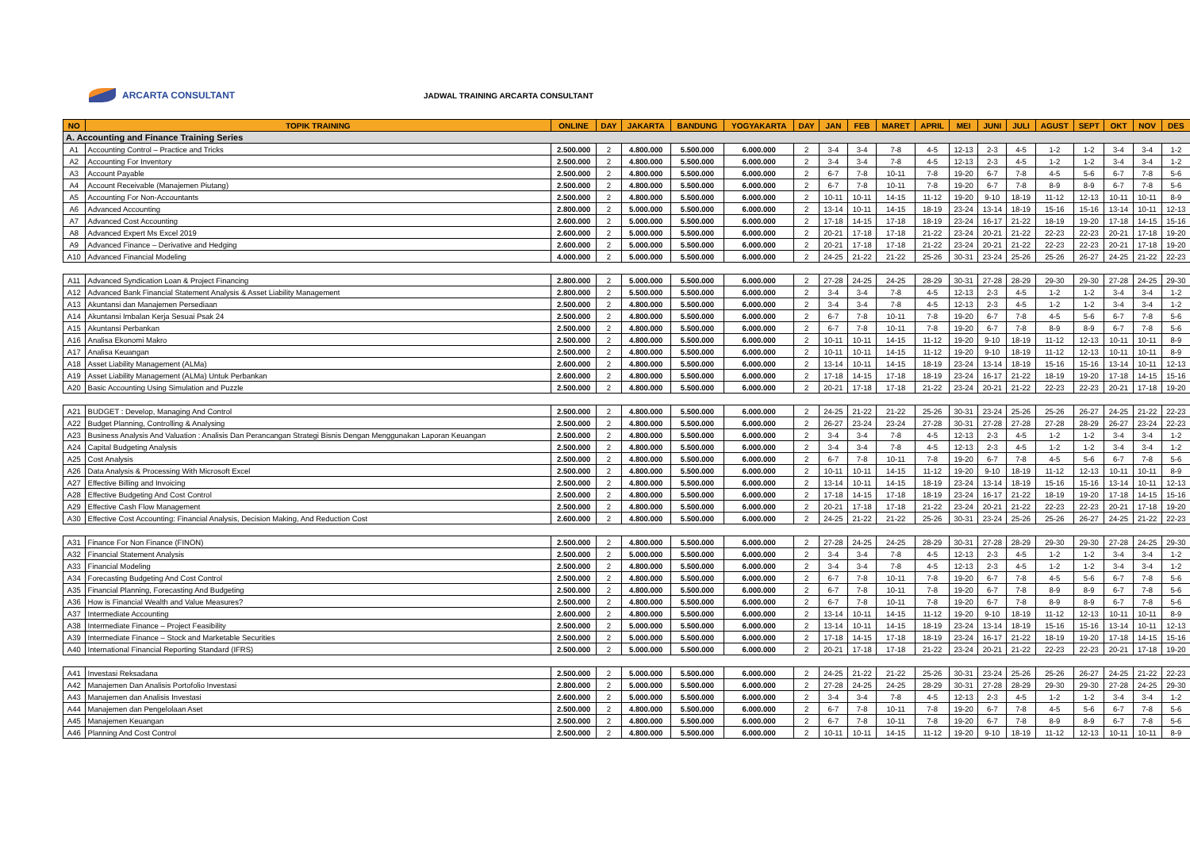ARCARTA CONSULTANT
JADWAL TRAINING ARCARTA CONSULTANT
| NO | TOPIK TRAINING | ONLINE | DAY | JAKARTA | BANDUNG | YOGYAKARTA | DAY | JAN | FEB | MARET | APRIL | MEI | JUNI | JULI | AGUST | SEPT | OKT | NOV | DES |
| --- | --- | --- | --- | --- | --- | --- | --- | --- | --- | --- | --- | --- | --- | --- | --- | --- | --- | --- | --- |
| A. Accounting and Finance Training Series | | | | | | | | | | | | | | | | | | | |
| A1 | Accounting Control – Practice and Tricks | 2.500.000 | 2 | 4.800.000 | 5.500.000 | 6.000.000 | 2 | 3-4 | 3-4 | 7-8 | 4-5 | 12-13 | 2-3 | 4-5 | 1-2 | 1-2 | 3-4 | 3-4 | 1-2 |
| A2 | Accounting For Inventory | 2.500.000 | 2 | 4.800.000 | 5.500.000 | 6.000.000 | 2 | 3-4 | 3-4 | 7-8 | 4-5 | 12-13 | 2-3 | 4-5 | 1-2 | 1-2 | 3-4 | 3-4 | 1-2 |
| A3 | Account Payable | 2.500.000 | 2 | 4.800.000 | 5.500.000 | 6.000.000 | 2 | 6-7 | 7-8 | 10-11 | 7-8 | 19-20 | 6-7 | 7-8 | 4-5 | 5-6 | 6-7 | 7-8 | 5-6 |
| A4 | Account Receivable (Manajemen Piutang) | 2.500.000 | 2 | 4.800.000 | 5.500.000 | 6.000.000 | 2 | 6-7 | 7-8 | 10-11 | 7-8 | 19-20 | 6-7 | 7-8 | 8-9 | 8-9 | 6-7 | 7-8 | 5-6 |
| A5 | Accounting For Non-Accountants | 2.500.000 | 2 | 4.800.000 | 5.500.000 | 6.000.000 | 2 | 10-11 | 10-11 | 14-15 | 11-12 | 19-20 | 9-10 | 18-19 | 11-12 | 12-13 | 10-11 | 10-11 | 8-9 |
| A6 | Advanced Accounting | 2.800.000 | 2 | 5.000.000 | 5.500.000 | 6.000.000 | 2 | 13-14 | 10-11 | 14-15 | 18-19 | 23-24 | 13-14 | 18-19 | 15-16 | 15-16 | 13-14 | 10-11 | 12-13 |
| A7 | Advanced Cost Accounting | 2.600.000 | 2 | 5.000.000 | 5.500.000 | 6.000.000 | 2 | 17-18 | 14-15 | 17-18 | 18-19 | 23-24 | 16-17 | 21-22 | 18-19 | 19-20 | 17-18 | 14-15 | 15-16 |
| A8 | Advanced Expert Ms Excel 2019 | 2.600.000 | 2 | 5.000.000 | 5.500.000 | 6.000.000 | 2 | 20-21 | 17-18 | 17-18 | 21-22 | 23-24 | 20-21 | 21-22 | 22-23 | 22-23 | 20-21 | 17-18 | 19-20 |
| A9 | Advanced Finance – Derivative and Hedging | 2.600.000 | 2 | 5.000.000 | 5.500.000 | 6.000.000 | 2 | 20-21 | 17-18 | 17-18 | 21-22 | 23-24 | 20-21 | 21-22 | 22-23 | 22-23 | 20-21 | 17-18 | 19-20 |
| A10 | Advanced Financial Modeling | 4.000.000 | 2 | 5.000.000 | 5.500.000 | 6.000.000 | 2 | 24-25 | 21-22 | 21-22 | 25-26 | 30-31 | 23-24 | 25-26 | 25-26 | 26-27 | 24-25 | 21-22 | 22-23 |
| A11 | Advanced Syndication Loan & Project Financing | 2.800.000 | 2 | 5.000.000 | 5.500.000 | 6.000.000 | 2 | 27-28 | 24-25 | 24-25 | 28-29 | 30-31 | 27-28 | 28-29 | 29-30 | 29-30 | 27-28 | 24-25 | 29-30 |
| A12 | Advanced Bank Financial Statement Analysis & Asset Liability Management | 2.800.000 | 2 | 5.500.000 | 5.500.000 | 6.000.000 | 2 | 3-4 | 3-4 | 7-8 | 4-5 | 12-13 | 2-3 | 4-5 | 1-2 | 1-2 | 3-4 | 3-4 | 1-2 |
| A13 | Akuntansi dan Manajemen Persediaan | 2.500.000 | 2 | 4.800.000 | 5.500.000 | 6.000.000 | 2 | 3-4 | 3-4 | 7-8 | 4-5 | 12-13 | 2-3 | 4-5 | 1-2 | 1-2 | 3-4 | 3-4 | 1-2 |
| A14 | Akuntansi Imbalan Kerja Sesuai Psak 24 | 2.500.000 | 2 | 4.800.000 | 5.500.000 | 6.000.000 | 2 | 6-7 | 7-8 | 10-11 | 7-8 | 19-20 | 6-7 | 7-8 | 4-5 | 5-6 | 6-7 | 7-8 | 5-6 |
| A15 | Akuntansi Perbankan | 2.500.000 | 2 | 4.800.000 | 5.500.000 | 6.000.000 | 2 | 6-7 | 7-8 | 10-11 | 7-8 | 19-20 | 6-7 | 7-8 | 8-9 | 8-9 | 6-7 | 7-8 | 5-6 |
| A16 | Analisa Ekonomi Makro | 2.500.000 | 2 | 4.800.000 | 5.500.000 | 6.000.000 | 2 | 10-11 | 10-11 | 14-15 | 11-12 | 19-20 | 9-10 | 18-19 | 11-12 | 12-13 | 10-11 | 10-11 | 8-9 |
| A17 | Analisa Keuangan | 2.500.000 | 2 | 4.800.000 | 5.500.000 | 6.000.000 | 2 | 10-11 | 10-11 | 14-15 | 11-12 | 19-20 | 9-10 | 18-19 | 11-12 | 12-13 | 10-11 | 10-11 | 8-9 |
| A18 | Asset Liability Management (ALMa) | 2.600.000 | 2 | 4.800.000 | 5.500.000 | 6.000.000 | 2 | 13-14 | 10-11 | 14-15 | 18-19 | 23-24 | 13-14 | 18-19 | 15-16 | 15-16 | 13-14 | 10-11 | 12-13 |
| A19 | Asset Liability Management (ALMa) Untuk Perbankan | 2.600.000 | 2 | 4.800.000 | 5.500.000 | 6.000.000 | 2 | 17-18 | 14-15 | 17-18 | 18-19 | 23-24 | 16-17 | 21-22 | 18-19 | 19-20 | 17-18 | 14-15 | 15-16 |
| A20 | Basic Accounting Using Simulation and Puzzle | 2.500.000 | 2 | 4.800.000 | 5.500.000 | 6.000.000 | 2 | 20-21 | 17-18 | 17-18 | 21-22 | 23-24 | 20-21 | 21-22 | 22-23 | 22-23 | 20-21 | 17-18 | 19-20 |
| A21 | BUDGET : Develop, Managing And Control | 2.500.000 | 2 | 4.800.000 | 5.500.000 | 6.000.000 | 2 | 24-25 | 21-22 | 21-22 | 25-26 | 30-31 | 23-24 | 25-26 | 25-26 | 26-27 | 24-25 | 21-22 | 22-23 |
| A22 | Budget Planning, Controlling & Analysing | 2.500.000 | 2 | 4.800.000 | 5.500.000 | 6.000.000 | 2 | 26-27 | 23-24 | 23-24 | 27-28 | 30-31 | 27-28 | 27-28 | 27-28 | 28-29 | 26-27 | 23-24 | 22-23 |
| A23 | Business Analysis And Valuation : Analisis Dan Perancangan Strategi Bisnis Dengan Menggunakan Laporan Keuangan | 2.500.000 | 2 | 4.800.000 | 5.500.000 | 6.000.000 | 2 | 3-4 | 3-4 | 7-8 | 4-5 | 12-13 | 2-3 | 4-5 | 1-2 | 1-2 | 3-4 | 3-4 | 1-2 |
| A24 | Capital Budgeting Analysis | 2.500.000 | 2 | 4.800.000 | 5.500.000 | 6.000.000 | 2 | 3-4 | 3-4 | 7-8 | 4-5 | 12-13 | 2-3 | 4-5 | 1-2 | 1-2 | 3-4 | 3-4 | 1-2 |
| A25 | Cost Analysis | 2.500.000 | 2 | 4.800.000 | 5.500.000 | 6.000.000 | 2 | 6-7 | 7-8 | 10-11 | 7-8 | 19-20 | 6-7 | 7-8 | 4-5 | 5-6 | 6-7 | 7-8 | 5-6 |
| A26 | Data Analysis & Processing With Microsoft Excel | 2.500.000 | 2 | 4.800.000 | 5.500.000 | 6.000.000 | 2 | 10-11 | 10-11 | 14-15 | 11-12 | 19-20 | 9-10 | 18-19 | 11-12 | 12-13 | 10-11 | 10-11 | 8-9 |
| A27 | Effective Billing and Invoicing | 2.500.000 | 2 | 4.800.000 | 5.500.000 | 6.000.000 | 2 | 13-14 | 10-11 | 14-15 | 18-19 | 23-24 | 13-14 | 18-19 | 15-16 | 15-16 | 13-14 | 10-11 | 12-13 |
| A28 | Effective Budgeting And Cost Control | 2.500.000 | 2 | 4.800.000 | 5.500.000 | 6.000.000 | 2 | 17-18 | 14-15 | 17-18 | 18-19 | 23-24 | 16-17 | 21-22 | 18-19 | 19-20 | 17-18 | 14-15 | 15-16 |
| A29 | Effective Cash Flow Management | 2.500.000 | 2 | 4.800.000 | 5.500.000 | 6.000.000 | 2 | 20-21 | 17-18 | 17-18 | 21-22 | 23-24 | 20-21 | 21-22 | 22-23 | 22-23 | 20-21 | 17-18 | 19-20 |
| A30 | Effective Cost Accounting: Financial Analysis, Decision Making, And Reduction Cost | 2.600.000 | 2 | 4.800.000 | 5.500.000 | 6.000.000 | 2 | 24-25 | 21-22 | 21-22 | 25-26 | 30-31 | 23-24 | 25-26 | 25-26 | 26-27 | 24-25 | 21-22 | 22-23 |
| A31 | Finance For Non Finance (FINON) | 2.500.000 | 2 | 4.800.000 | 5.500.000 | 6.000.000 | 2 | 27-28 | 24-25 | 24-25 | 28-29 | 30-31 | 27-28 | 28-29 | 29-30 | 29-30 | 27-28 | 24-25 | 29-30 |
| A32 | Financial Statement Analysis | 2.500.000 | 2 | 5.000.000 | 5.500.000 | 6.000.000 | 2 | 3-4 | 3-4 | 7-8 | 4-5 | 12-13 | 2-3 | 4-5 | 1-2 | 1-2 | 3-4 | 3-4 | 1-2 |
| A33 | Financial Modeling | 2.500.000 | 2 | 4.800.000 | 5.500.000 | 6.000.000 | 2 | 3-4 | 3-4 | 7-8 | 4-5 | 12-13 | 2-3 | 4-5 | 1-2 | 1-2 | 3-4 | 3-4 | 1-2 |
| A34 | Forecasting Budgeting And Cost Control | 2.500.000 | 2 | 4.800.000 | 5.500.000 | 6.000.000 | 2 | 6-7 | 7-8 | 10-11 | 7-8 | 19-20 | 6-7 | 7-8 | 4-5 | 5-6 | 6-7 | 7-8 | 5-6 |
| A35 | Financial Planning, Forecasting And Budgeting | 2.500.000 | 2 | 4.800.000 | 5.500.000 | 6.000.000 | 2 | 6-7 | 7-8 | 10-11 | 7-8 | 19-20 | 6-7 | 7-8 | 8-9 | 8-9 | 6-7 | 7-8 | 5-6 |
| A36 | How is Financial Wealth and Value Measures? | 2.500.000 | 2 | 4.800.000 | 5.500.000 | 6.000.000 | 2 | 6-7 | 7-8 | 10-11 | 7-8 | 19-20 | 6-7 | 7-8 | 8-9 | 8-9 | 6-7 | 7-8 | 5-6 |
| A37 | Intermediate Accounting | 2.600.000 | 2 | 4.800.000 | 5.500.000 | 6.000.000 | 2 | 13-14 | 10-11 | 14-15 | 11-12 | 19-20 | 9-10 | 18-19 | 11-12 | 12-13 | 10-11 | 10-11 | 8-9 |
| A38 | Intermediate Finance – Project Feasibility | 2.500.000 | 2 | 5.000.000 | 5.500.000 | 6.000.000 | 2 | 13-14 | 10-11 | 14-15 | 18-19 | 23-24 | 13-14 | 18-19 | 15-16 | 15-16 | 13-14 | 10-11 | 12-13 |
| A39 | Intermediate Finance – Stock and Marketable Securities | 2.500.000 | 2 | 5.000.000 | 5.500.000 | 6.000.000 | 2 | 17-18 | 14-15 | 17-18 | 18-19 | 23-24 | 16-17 | 21-22 | 18-19 | 19-20 | 17-18 | 14-15 | 15-16 |
| A40 | International Financial Reporting Standard (IFRS) | 2.500.000 | 2 | 5.000.000 | 5.500.000 | 6.000.000 | 2 | 20-21 | 17-18 | 17-18 | 21-22 | 23-24 | 20-21 | 21-22 | 22-23 | 22-23 | 20-21 | 17-18 | 19-20 |
| A41 | Investasi Reksadana | 2.500.000 | 2 | 5.000.000 | 5.500.000 | 6.000.000 | 2 | 24-25 | 21-22 | 21-22 | 25-26 | 30-31 | 23-24 | 25-26 | 25-26 | 26-27 | 24-25 | 21-22 | 22-23 |
| A42 | Manajemen Dan Analisis Portofolio Investasi | 2.800.000 | 2 | 5.000.000 | 5.500.000 | 6.000.000 | 2 | 27-28 | 24-25 | 24-25 | 28-29 | 30-31 | 27-28 | 28-29 | 29-30 | 29-30 | 27-28 | 24-25 | 29-30 |
| A43 | Manajemen dan Analisis Investasi | 2.600.000 | 2 | 5.000.000 | 5.500.000 | 6.000.000 | 2 | 3-4 | 3-4 | 7-8 | 4-5 | 12-13 | 2-3 | 4-5 | 1-2 | 1-2 | 3-4 | 3-4 | 1-2 |
| A44 | Manajemen dan Pengelolaan Aset | 2.500.000 | 2 | 4.800.000 | 5.500.000 | 6.000.000 | 2 | 6-7 | 7-8 | 10-11 | 7-8 | 19-20 | 6-7 | 7-8 | 4-5 | 5-6 | 6-7 | 7-8 | 5-6 |
| A45 | Manajemen Keuangan | 2.500.000 | 2 | 4.800.000 | 5.500.000 | 6.000.000 | 2 | 6-7 | 7-8 | 10-11 | 7-8 | 19-20 | 6-7 | 7-8 | 8-9 | 8-9 | 6-7 | 7-8 | 5-6 |
| A46 | Planning And Cost Control | 2.500.000 | 2 | 4.800.000 | 5.500.000 | 6.000.000 | 2 | 10-11 | 10-11 | 14-15 | 11-12 | 19-20 | 9-10 | 18-19 | 11-12 | 12-13 | 10-11 | 10-11 | 8-9 |